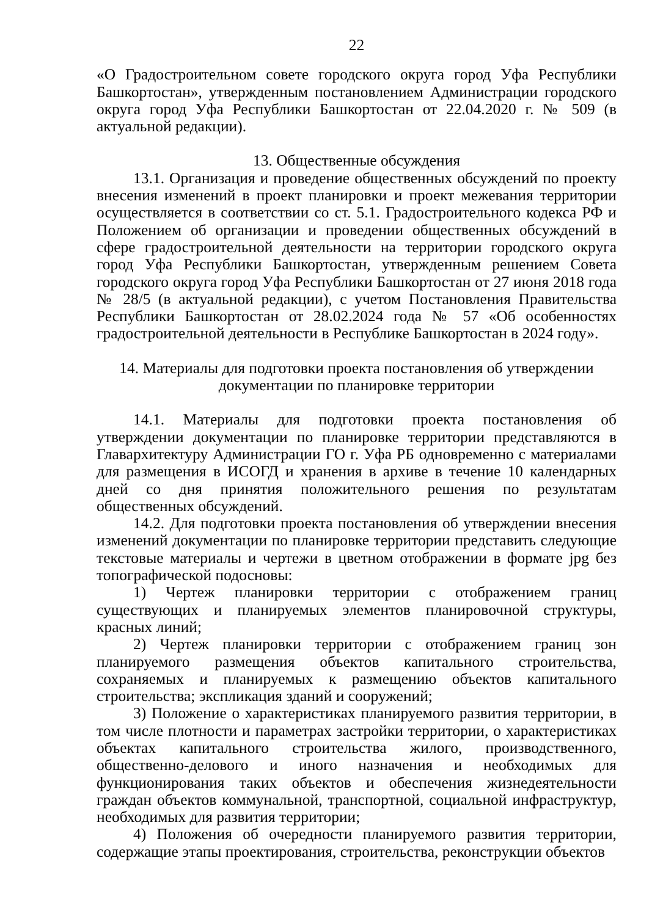22
«О Градостроительном совете городского округа город Уфа Республики Башкортостан», утвержденным постановлением Администрации городского округа город Уфа Республики Башкортостан от 22.04.2020 г. № 509 (в актуальной редакции).
13. Общественные обсуждения
13.1. Организация и проведение общественных обсуждений по проекту внесения изменений в проект планировки и проект межевания территории осуществляется в соответствии со ст. 5.1. Градостроительного кодекса РФ и Положением об организации и проведении общественных обсуждений в сфере градостроительной деятельности на территории городского округа город Уфа Республики Башкортостан, утвержденным решением Совета городского округа город Уфа Республики Башкортостан от 27 июня 2018 года № 28/5 (в актуальной редакции), с учетом Постановления Правительства Республики Башкортостан от 28.02.2024 года № 57 «Об особенностях градостроительной деятельности в Республике Башкортостан в 2024 году».
14. Материалы для подготовки проекта постановления об утверждении документации по планировке территории
14.1. Материалы для подготовки проекта постановления об утверждении документации по планировке территории представляются в Главархитектуру Администрации ГО г. Уфа РБ одновременно с материалами для размещения в ИСОГД и хранения в архиве в течение 10 календарных дней со дня принятия положительного решения по результатам общественных обсуждений.
14.2. Для подготовки проекта постановления об утверждении внесения изменений документации по планировке территории представить следующие текстовые материалы и чертежи в цветном отображении в формате jpg без топографической подосновы:
1) Чертеж планировки территории с отображением границ существующих и планируемых элементов планировочной структуры, красных линий;
2) Чертеж планировки территории с отображением границ зон планируемого размещения объектов капитального строительства, сохраняемых и планируемых к размещению объектов капитального строительства; экспликация зданий и сооружений;
3) Положение о характеристиках планируемого развития территории, в том числе плотности и параметрах застройки территории, о характеристиках объектах капитального строительства жилого, производственного, общественно-делового и иного назначения и необходимых для функционирования таких объектов и обеспечения жизнедеятельности граждан объектов коммунальной, транспортной, социальной инфраструктур, необходимых для развития территории;
4) Положения об очередности планируемого развития территории, содержащие этапы проектирования, строительства, реконструкции объектов